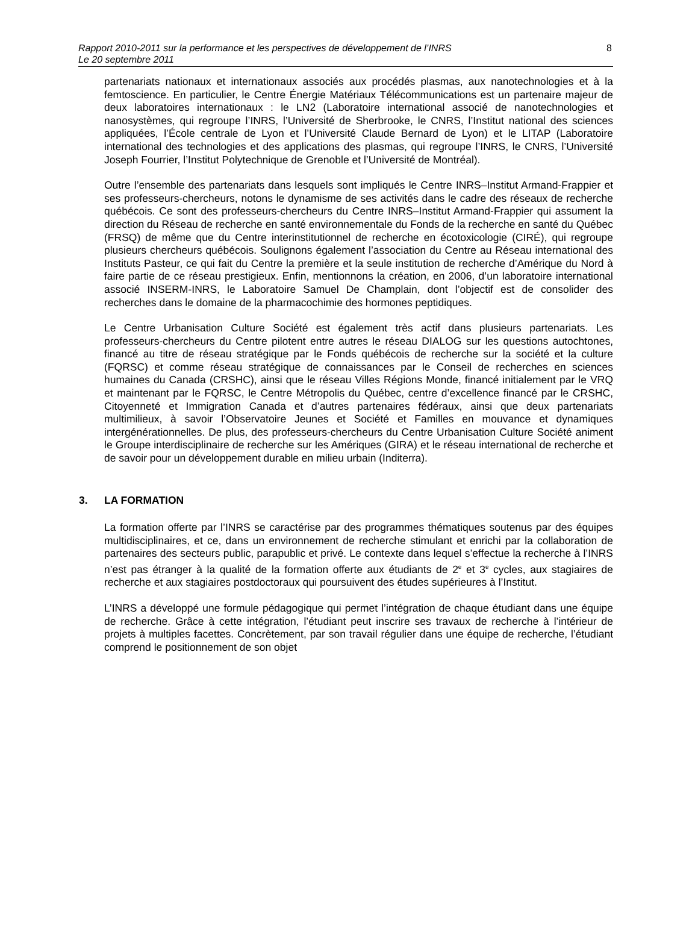Rapport 2010-2011 sur la performance et les perspectives de développement de l’INRS
Le 20 septembre 2011
8
partenariats nationaux et internationaux associés aux procédés plasmas, aux nanotechnologies et à la femtoscience. En particulier, le Centre Énergie Matériaux Télécommunications est un partenaire majeur de deux laboratoires internationaux : le LN2 (Laboratoire international associé de nanotechnologies et nanosystèmes, qui regroupe l’INRS, l’Université de Sherbrooke, le CNRS, l’Institut national des sciences appliquées, l’École centrale de Lyon et l’Université Claude Bernard de Lyon) et le LITAP (Laboratoire international des technologies et des applications des plasmas, qui regroupe l’INRS, le CNRS, l’Université Joseph Fourrier, l’Institut Polytechnique de Grenoble et l’Université de Montréal).
Outre l’ensemble des partenariats dans lesquels sont impliqués le Centre INRS–Institut Armand-Frappier et ses professeurs-chercheurs, notons le dynamisme de ses activités dans le cadre des réseaux de recherche québécois. Ce sont des professeurs-chercheurs du Centre INRS–Institut Armand-Frappier qui assument la direction du Réseau de recherche en santé environnementale du Fonds de la recherche en santé du Québec (FRSQ) de même que du Centre interinstitutionnel de recherche en écotoxicologie (CIRÉ), qui regroupe plusieurs chercheurs québécois. Soulignons également l’association du Centre au Réseau international des Instituts Pasteur, ce qui fait du Centre la première et la seule institution de recherche d’Amérique du Nord à faire partie de ce réseau prestigieux. Enfin, mentionnons la création, en 2006, d’un laboratoire international associé INSERM-INRS, le Laboratoire Samuel De Champlain, dont l’objectif est de consolider des recherches dans le domaine de la pharmacochimie des hormones peptidiques.
Le Centre Urbanisation Culture Société est également très actif dans plusieurs partenariats. Les professeurs-chercheurs du Centre pilotent entre autres le réseau DIALOG sur les questions autochtones, financé au titre de réseau stratégique par le Fonds québécois de recherche sur la société et la culture (FQRSC) et comme réseau stratégique de connaissances par le Conseil de recherches en sciences humaines du Canada (CRSHC), ainsi que le réseau Villes Régions Monde, financé initialement par le VRQ et maintenant par le FQRSC, le Centre Métropolis du Québec, centre d’excellence financé par le CRSHC, Citoyenneté et Immigration Canada et d’autres partenaires fédéraux, ainsi que deux partenariats multimilieux, à savoir l’Observatoire Jeunes et Société et Familles en mouvance et dynamiques intergénérationnelles. De plus, des professeurs-chercheurs du Centre Urbanisation Culture Société animent le Groupe interdisciplinaire de recherche sur les Amériques (GIRA) et le réseau international de recherche et de savoir pour un développement durable en milieu urbain (Inditerra).
3. LA FORMATION
La formation offerte par l’INRS se caractérise par des programmes thématiques soutenus par des équipes multidisciplinaires, et ce, dans un environnement de recherche stimulant et enrichi par la collaboration de partenaires des secteurs public, parapublic et privé. Le contexte dans lequel s’effectue la recherche à l’INRS n’est pas étranger à la qualité de la formation offerte aux étudiants de 2<sup>e</sup> et 3<sup>e</sup> cycles, aux stagiaires de recherche et aux stagiaires postdoctoraux qui poursuivent des études supérieures à l’Institut.
L’INRS a développé une formule pédagogique qui permet l’intégration de chaque étudiant dans une équipe de recherche. Grâce à cette intégration, l’étudiant peut inscrire ses travaux de recherche à l’intérieur de projets à multiples facettes. Concrètement, par son travail régulier dans une équipe de recherche, l’étudiant comprend le positionnement de son objet